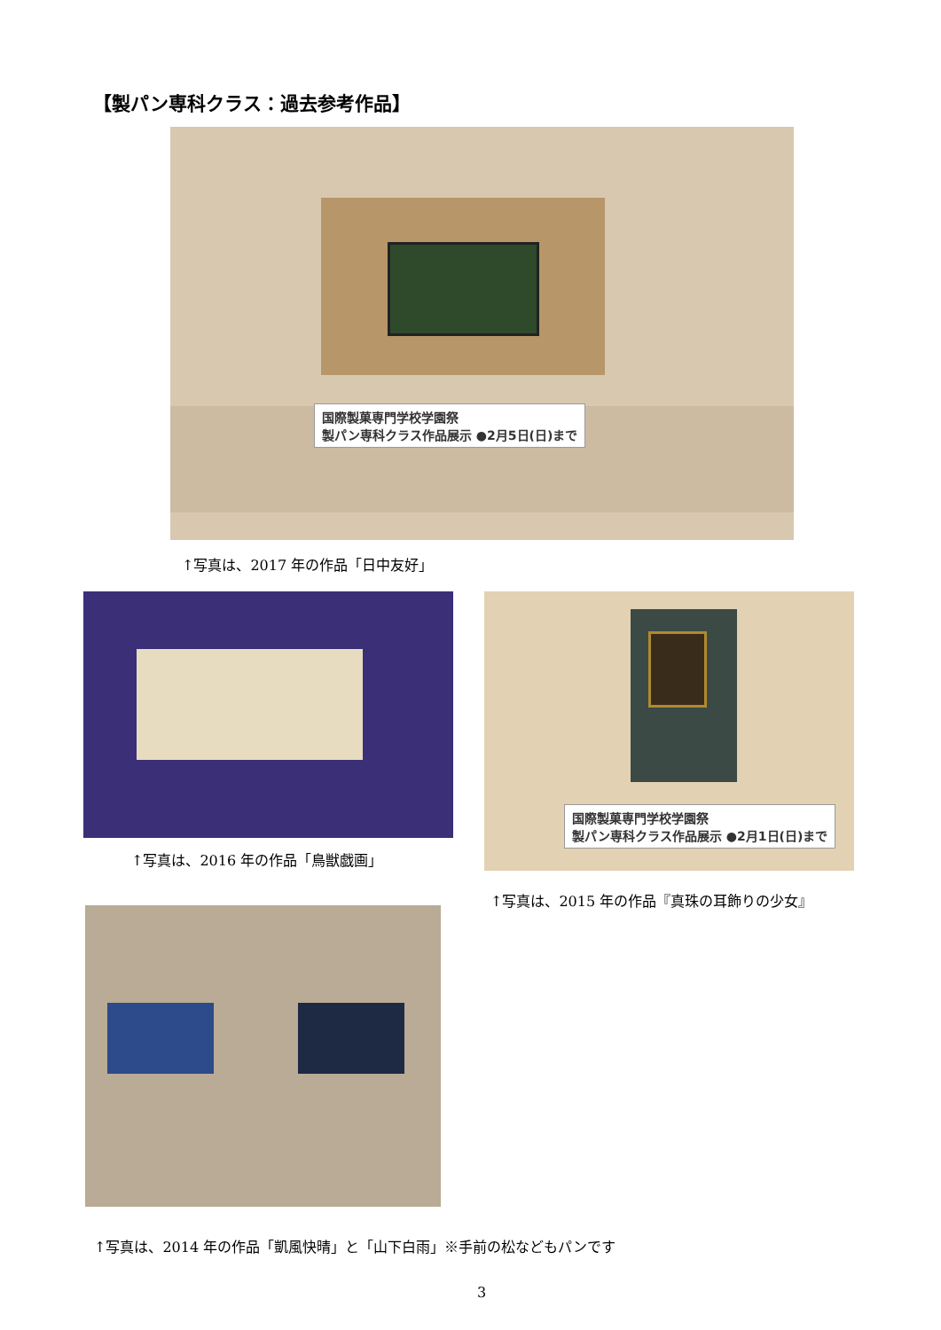【製パン専科クラス：過去参考作品】
国際製菓専門学校学園祭
製パン専科クラス作品展示 ●2月5日(日)まで
↑写真は、2017 年の作品「日中友好」
↑写真は、2016 年の作品「鳥獣戯画」
国際製菓専門学校学園祭
製パン専科クラス作品展示 ●2月1日(日)まで
↑写真は、2015 年の作品『真珠の耳飾りの少女』
↑写真は、2014 年の作品「凱風快晴」と「山下白雨」※手前の松などもパンです
3